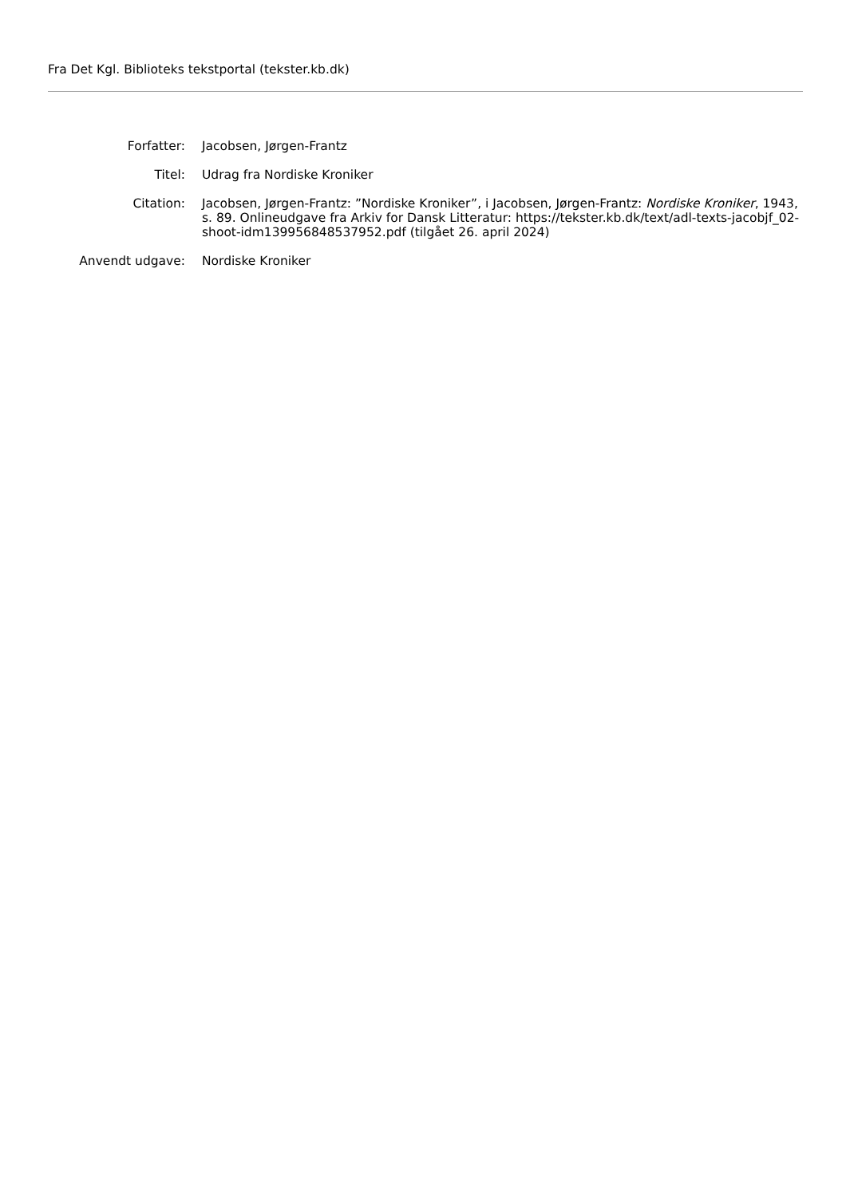Fra Det Kgl. Biblioteks tekstportal (tekster.kb.dk)
Forfatter: Jacobsen, Jørgen-Frantz
Titel: Udrag fra Nordiske Kroniker
Citation: Jacobsen, Jørgen-Frantz: ”Nordiske Kroniker”, i Jacobsen, Jørgen-Frantz: Nordiske Kroniker, 1943, s. 89. Onlineudgave fra Arkiv for Dansk Litteratur: https://tekster.kb.dk/text/adl-texts-jacobjf_02-shoot-idm139956848537952.pdf (tilgået 26. april 2024)
Anvendt udgave: Nordiske Kroniker